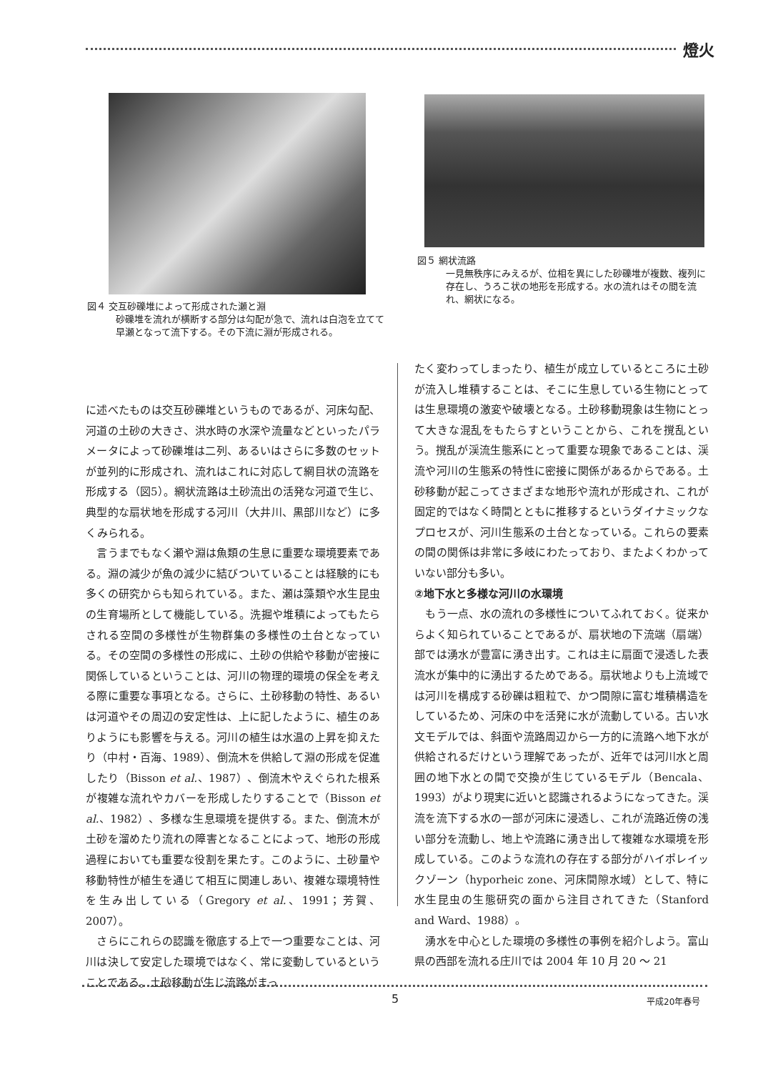燈火
図４ 交互砂礫堆によって形成された瀬と淵
砂礫堆を流れが横断する部分は勾配が急で、流れは白泡を立てて早瀬となって流下する。その下流に淵が形成される。
図５ 網状流路
一見無秩序にみえるが、位相を異にした砂礫堆が複数、複列に存在し、うろこ状の地形を形成する。水の流れはその間を流れ、網状になる。
に述べたものは交互砂礫堆というものであるが、河床勾配、河道の土砂の大きさ、洪水時の水深や流量などといったパラメータによって砂礫堆は二列、あるいはさらに多数のセットが並列的に形成され、流れはこれに対応して網目状の流路を形成する（図5）。網状流路は土砂流出の活発な河道で生じ、典型的な扇状地を形成する河川（大井川、黒部川など）に多くみられる。
　言うまでもなく瀬や淵は魚類の生息に重要な環境要素である。淵の減少が魚の減少に結びついていることは経験的にも多くの研究からも知られている。また、瀬は藻類や水生昆虫の生育場所として機能している。洗掘や堆積によってもたらされる空間の多様性が生物群集の多様性の土台となっている。その空間の多様性の形成に、土砂の供給や移動が密接に関係しているということは、河川の物理的環境の保全を考える際に重要な事項となる。さらに、土砂移動の特性、あるいは河道やその周辺の安定性は、上に記したように、植生のありようにも影響を与える。河川の植生は水温の上昇を抑えたり（中村・百海、1989）、倒流木を供給して淵の形成を促進したり（Bisson et al.、1987）、倒流木やえぐられた根系が複雑な流れやカバーを形成したりすることで（Bisson et al.、1982）、多様な生息環境を提供する。また、倒流木が土砂を溜めたり流れの障害となることによって、地形の形成過程においても重要な役割を果たす。このように、土砂量や移動特性が植生を通じて相互に関連しあい、複雑な環境特性を生み出している（Gregory et al.、1991；芳賀、2007）。
　さらにこれらの認識を徹底する上で一つ重要なことは、河川は決して安定した環境ではなく、常に変動しているということである。土砂移動が生じ流路がまっ
たく変わってしまったり、植生が成立しているところに土砂が流入し堆積することは、そこに生息している生物にとっては生息環境の激変や破壊となる。土砂移動現象は生物にとって大きな混乱をもたらすということから、これを撹乱という。撹乱が渓流生態系にとって重要な現象であることは、渓流や河川の生態系の特性に密接に関係があるからである。土砂移動が起こってさまざまな地形や流れが形成され、これが固定的ではなく時間とともに推移するというダイナミックなプロセスが、河川生態系の土台となっている。これらの要素の間の関係は非常に多岐にわたっており、またよくわかっていない部分も多い。
②地下水と多様な河川の水環境
　もう一点、水の流れの多様性についてふれておく。従来からよく知られていることであるが、扇状地の下流端（扇端）部では湧水が豊富に湧き出す。これは主に扇面で浸透した表流水が集中的に湧出するためである。扇状地よりも上流域では河川を構成する砂礫は粗粒で、かつ間隙に富む堆積構造をしているため、河床の中を活発に水が流動している。古い水文モデルでは、斜面や流路周辺から一方的に流路へ地下水が供給されるだけという理解であったが、近年では河川水と周囲の地下水との間で交換が生じているモデル（Bencala、1993）がより現実に近いと認識されるようになってきた。渓流を流下する水の一部が河床に浸透し、これが流路近傍の浅い部分を流動し、地上や流路に湧き出して複雑な水環境を形成している。このような流れの存在する部分がハイポレイックゾーン（hyporheic zone、河床間隙水域）として、特に水生昆虫の生態研究の面から注目されてきた（Stanford and Ward、1988）。
　湧水を中心とした環境の多様性の事例を紹介しよう。富山県の西部を流れる庄川では 2004 年 10 月 20 ～ 21
5 平成20年春号